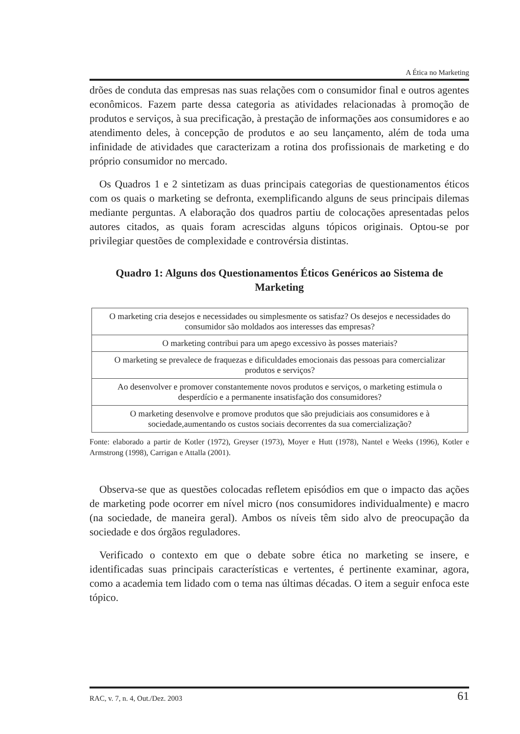A Ética no Marketing
drões de conduta das empresas nas suas relações com o consumidor final e outros agentes econômicos. Fazem parte dessa categoria as atividades relacionadas à promoção de produtos e serviços, à sua precificação, à prestação de informações aos consumidores e ao atendimento deles, à concepção de produtos e ao seu lançamento, além de toda uma infinidade de atividades que caracterizam a rotina dos profissionais de marketing e do próprio consumidor no mercado.
Os Quadros 1 e 2 sintetizam as duas principais categorias de questionamentos éticos com os quais o marketing se defronta, exemplificando alguns de seus principais dilemas mediante perguntas. A elaboração dos quadros partiu de colocações apresentadas pelos autores citados, as quais foram acrescidas alguns tópicos originais. Optou-se por privilegiar questões de complexidade e controvérsia distintas.
Quadro 1: Alguns dos Questionamentos Éticos Genéricos ao Sistema de Marketing
| O marketing cria desejos e necessidades ou simplesmente os satisfaz? Os desejos e necessidades do consumidor são moldados aos interesses das empresas? |
| O marketing contribui para um apego excessivo às posses materiais? |
| O marketing se prevalece de fraquezas e dificuldades emocionais das pessoas para comercializar produtos e serviços? |
| Ao desenvolver e promover constantemente novos produtos e serviços, o marketing estimula o desperdício e a permanente insatisfação dos consumidores? |
| O marketing desenvolve e promove produtos que são prejudiciais aos consumidores e à sociedade,aumentando os custos sociais decorrentes da sua comercialização? |
Fonte: elaborado a partir de Kotler (1972), Greyser (1973), Moyer e Hutt (1978), Nantel e Weeks (1996), Kotler e Armstrong (1998), Carrigan e Attalla (2001).
Observa-se que as questões colocadas refletem episódios em que o impacto das ações de marketing pode ocorrer em nível micro (nos consumidores individualmente) e macro (na sociedade, de maneira geral). Ambos os níveis têm sido alvo de preocupação da sociedade e dos órgãos reguladores.
Verificado o contexto em que o debate sobre ética no marketing se insere, e identificadas suas principais características e vertentes, é pertinente examinar, agora, como a academia tem lidado com o tema nas últimas décadas. O item a seguir enfoca este tópico.
RAC, v. 7, n. 4, Out./Dez. 2003 61